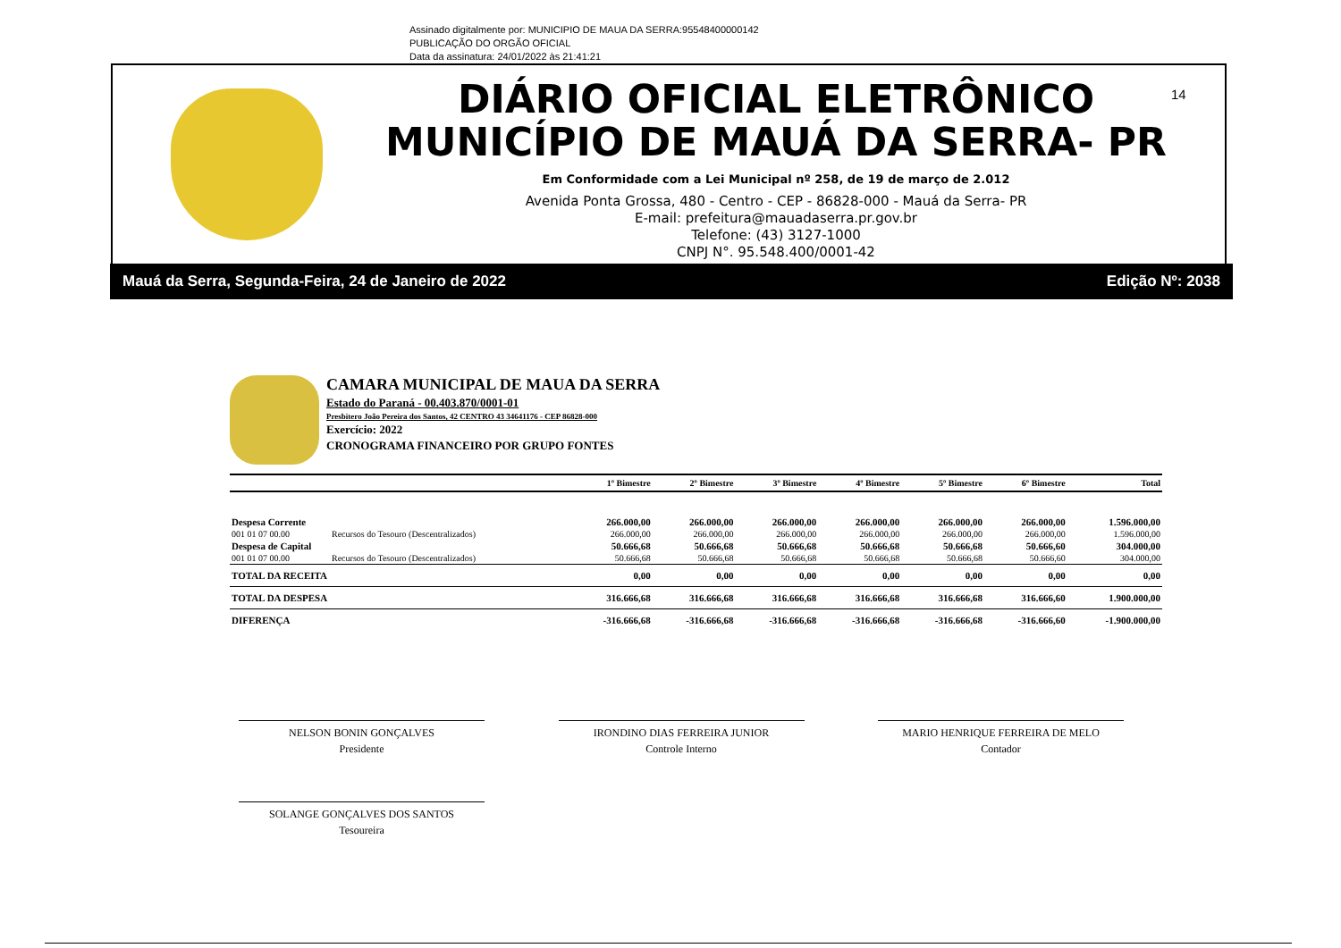Assinado digitalmente por: MUNICIPIO DE MAUA DA SERRA:95548400000142
PUBLICAÇÃO DO ORGÃO OFICIAL
Data da assinatura: 24/01/2022 às 21:41:21
DIÁRIO OFICIAL ELETRÔNICO
MUNICÍPIO DE MAUÁ DA SERRA- PR
Em Conformidade com a Lei Municipal nº 258, de 19 de março de 2.012
Avenida Ponta Grossa, 480 - Centro - CEP - 86828-000 - Mauá da Serra- PR
E-mail: prefeitura@mauadaserra.pr.gov.br
Telefone: (43) 3127-1000
CNPJ N°. 95.548.400/0001-42
14
Mauá da Serra, Segunda-Feira, 24 de Janeiro de 2022 Edição Nº: 2038
CAMARA MUNICIPAL DE MAUA DA SERRA
Estado do Paraná - 00.403.870/0001-01
Presbitero João Pereira dos Santos, 42 CENTRO 43 34641176 - CEP 86828-000
Exercício: 2022
CRONOGRAMA FINANCEIRO POR GRUPO FONTES
| | | 1º Bimestre | 2º Bimestre | 3º Bimestre | 4º Bimestre | 5º Bimestre | 6º Bimestre | Total |
| --- | --- | --- | --- | --- | --- | --- | --- | --- |
| Despesa Corrente | | 266.000,00 | 266.000,00 | 266.000,00 | 266.000,00 | 266.000,00 | 266.000,00 | 1.596.000,00 |
| 001 01 07 00.00 | Recursos do Tesouro (Descentralizados) | 266.000,00 | 266.000,00 | 266.000,00 | 266.000,00 | 266.000,00 | 266.000,00 | 1.596.000,00 |
| Despesa de Capital | | 50.666,68 | 50.666,68 | 50.666,68 | 50.666,68 | 50.666,68 | 50.666,60 | 304.000,00 |
| 001 01 07 00.00 | Recursos do Tesouro (Descentralizados) | 50.666,68 | 50.666,68 | 50.666,68 | 50.666,68 | 50.666,68 | 50.666,60 | 304.000,00 |
| TOTAL DA RECEITA | | 0,00 | 0,00 | 0,00 | 0,00 | 0,00 | 0,00 | 0,00 |
| TOTAL DA DESPESA | | 316.666,68 | 316.666,68 | 316.666,68 | 316.666,68 | 316.666,68 | 316.666,60 | 1.900.000,00 |
| DIFERENÇA | | -316.666,68 | -316.666,68 | -316.666,68 | -316.666,68 | -316.666,68 | -316.666,60 | -1.900.000,00 |
NELSON BONIN GONÇALVES
Presidente
IRONDINO DIAS FERREIRA JUNIOR
Controle Interno
MARIO HENRIQUE FERREIRA DE MELO
Contador
SOLANGE GONÇALVES DOS SANTOS
Tesoureira